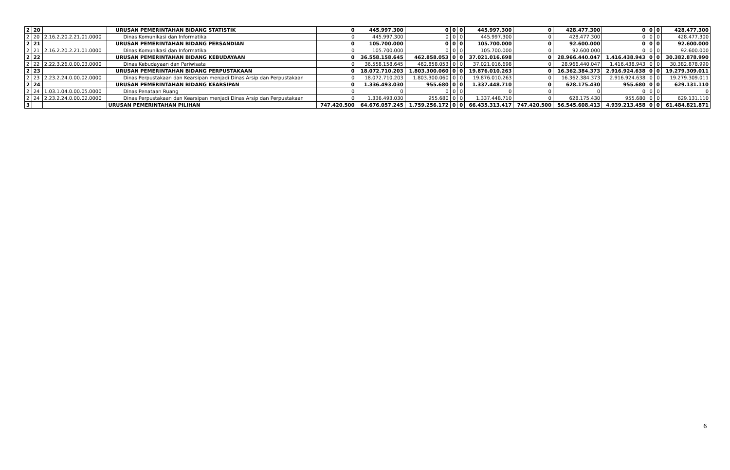| 2 | 20 | | URUSAN PEMERINTAHAN BIDANG STATISTIK | 0 | 445.997.300 | 0 | 0 | 0 | 445.997.300 | 0 | 428.477.300 | 0 | 0 | 0 | 428.477.300 |
| 2 | 20 | 2.16.2.20.2.21.01.0000 | Dinas Komunikasi dan Informatika | 0 | 445.997.300 | 0 | 0 | 0 | 445.997.300 | 0 | 428.477.300 | 0 | 0 | 0 | 428.477.300 |
| 2 | 21 | | URUSAN PEMERINTAHAN BIDANG PERSANDIAN | 0 | 105.700.000 | 0 | 0 | 0 | 105.700.000 | 0 | 92.600.000 | 0 | 0 | 0 | 92.600.000 |
| 2 | 21 | 2.16.2.20.2.21.01.0000 | Dinas Komunikasi dan Informatika | 0 | 105.700.000 | 0 | 0 | 0 | 105.700.000 | 0 | 92.600.000 | 0 | 0 | 0 | 92.600.000 |
| 2 | 22 | | URUSAN PEMERINTAHAN BIDANG KEBUDAYAAN | 0 | 36.558.158.645 | 462.858.053 | 0 | 0 | 37.021.016.698 | 0 | 28.966.440.047 | 1.416.438.943 | 0 | 0 | 30.382.878.990 |
| 2 | 22 | 2.22.3.26.0.00.03.0000 | Dinas Kebudayaan dan Pariwisata | 0 | 36.558.158.645 | 462.858.053 | 0 | 0 | 37.021.016.698 | 0 | 28.966.440.047 | 1.416.438.943 | 0 | 0 | 30.382.878.990 |
| 2 | 23 | | URUSAN PEMERINTAHAN BIDANG PERPUSTAKAAN | 0 | 18.072.710.203 | 1.803.300.060 | 0 | 0 | 19.876.010.263 | 0 | 16.362.384.373 | 2.916.924.638 | 0 | 0 | 19.279.309.011 |
| 2 | 23 | 2.23.2.24.0.00.02.0000 | Dinas Perpustakaan dan Kearsipan menjadi Dinas Arsip dan Perpustakaan | 0 | 18.072.710.203 | 1.803.300.060 | 0 | 0 | 19.876.010.263 | 0 | 16.362.384.373 | 2.916.924.638 | 0 | 0 | 19.279.309.011 |
| 2 | 24 | | URUSAN PEMERINTAHAN BIDANG KEARSIPAN | 0 | 1.336.493.030 | 955.680 | 0 | 0 | 1.337.448.710 | 0 | 628.175.430 | 955.680 | 0 | 0 | 629.131.110 |
| 2 | 24 | 1.03.1.04.0.00.05.0000 | Dinas Penataan Ruang | 0 | 0 | 0 | 0 | 0 | 0 | 0 | 0 | 0 | 0 | 0 | 0 |
| 2 | 24 | 2.23.2.24.0.00.02.0000 | Dinas Perpustakaan dan Kearsipan menjadi Dinas Arsip dan Perpustakaan | 0 | 1.336.493.030 | 955.680 | 0 | 0 | 1.337.448.710 | 0 | 628.175.430 | 955.680 | 0 | 0 | 629.131.110 |
| 3 | | | URUSAN PEMERINTAHAN PILIHAN | 747.420.500 | 64.676.057.245 | 1.759.256.172 | 0 | 0 | 66.435.313.417 | 747.420.500 | 56.545.608.413 | 4.939.213.458 | 0 | 0 | 61.484.821.871 |
6